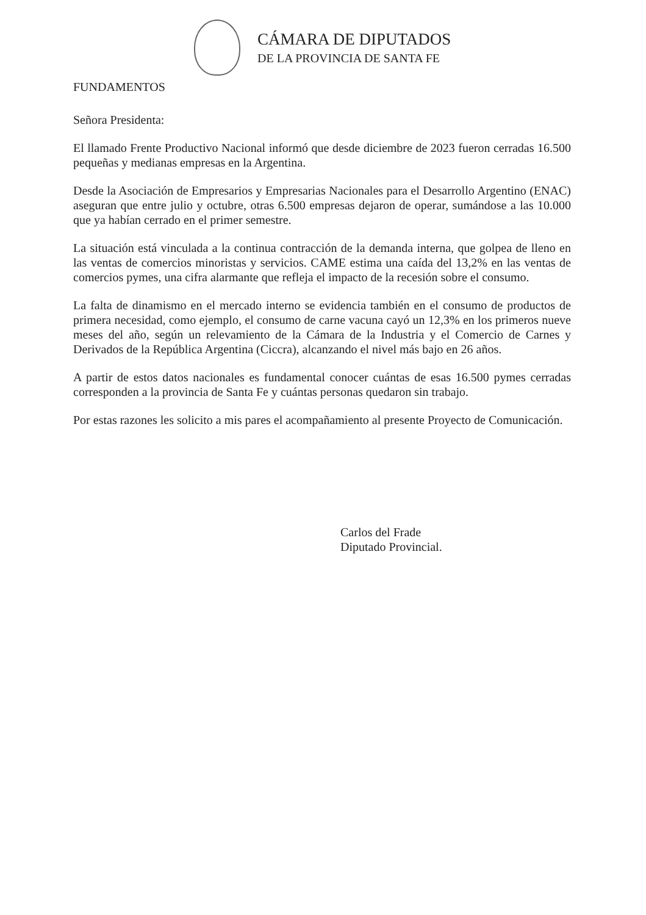CÁMARA DE DIPUTADOS
DE LA PROVINCIA DE SANTA FE
FUNDAMENTOS
Señora Presidenta:
El llamado Frente Productivo Nacional informó que desde diciembre de 2023 fueron cerradas 16.500 pequeñas y medianas empresas en la Argentina.
Desde la Asociación de Empresarios y Empresarias Nacionales para el Desarrollo Argentino (ENAC) aseguran que entre julio y octubre, otras 6.500 empresas dejaron de operar, sumándose a las 10.000 que ya habían cerrado en el primer semestre.
La situación está vinculada a la continua contracción de la demanda interna, que golpea de lleno en las ventas de comercios minoristas y servicios. CAME estima una caída del 13,2% en las ventas de comercios pymes, una cifra alarmante que refleja el impacto de la recesión sobre el consumo.
La falta de dinamismo en el mercado interno se evidencia también en el consumo de productos de primera necesidad, como ejemplo, el consumo de carne vacuna cayó un 12,3% en los primeros nueve meses del año, según un relevamiento de la Cámara de la Industria y el Comercio de Carnes y Derivados de la República Argentina (Ciccra), alcanzando el nivel más bajo en 26 años.
A partir de estos datos nacionales es fundamental conocer cuántas de esas 16.500 pymes cerradas corresponden a la provincia de Santa Fe y cuántas personas quedaron sin trabajo.
Por estas razones les solicito a mis pares el acompañamiento al presente Proyecto de Comunicación.
Carlos del Frade
Diputado Provincial.